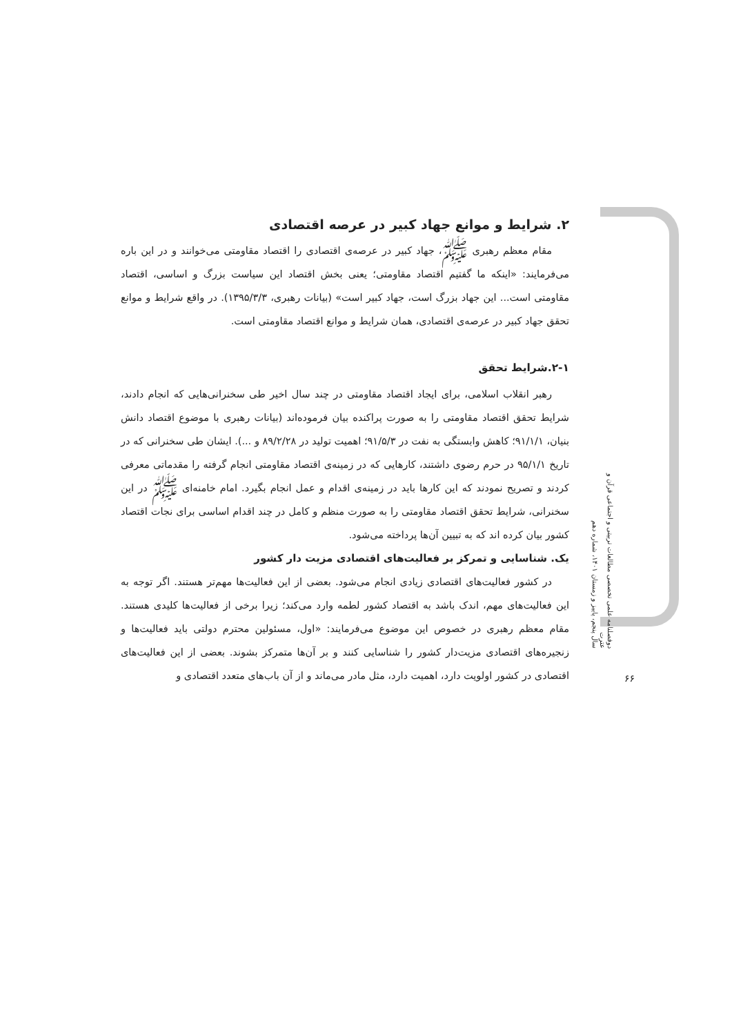۲. شرایط و موانع جهاد کبیر در عرصه اقتصادی
مقام معظم رهبری ﷺ، جهاد کبیر در عرصه‌ی اقتصادی را اقتصاد مقاومتی می‌خوانند و در این باره می‌فرمایند: «اینکه ما گفتیم اقتصاد مقاومتی؛ یعنی بخش اقتصاد این سیاست بزرگ و اساسی، اقتصاد مقاومتی است... این جهاد بزرگ است، جهاد کبیر است» (بیانات رهبری، ۱۳۹۵/۳/۳). در واقع شرایط و موانع تحقق جهاد کبیر در عرصه‌ی اقتصادی، همان شرایط و موانع اقتصاد مقاومتی است.
۲-۱.شرایط تحقق
رهبر انقلاب اسلامی، برای ایجاد اقتصاد مقاومتی در چند سال اخیر طی سخنرانی‌هایی که انجام دادند، شرایط تحقق اقتصاد مقاومتی را به صورت پراکنده بیان فرموده‌اند (بیانات رهبری با موضوع اقتصاد دانش بنیان، ۹۱/۱/۱؛ کاهش وابستگی به نفت در ۹۱/۵/۳؛ اهمیت تولید در ۸۹/۲/۲۸ و ...). ایشان طی سخنرانی که در تاریخ ۹۵/۱/۱ در حرم رضوی داشتند، کارهایی که در زمینه‌ی اقتصاد مقاومتی انجام گرفته را مقدماتی معرفی کردند و تصریح نمودند که این کارها باید در زمینه‌ی اقدام و عمل انجام بگیرد. امام خامنه‌ای ﷺ در این سخنرانی، شرایط تحقق اقتصاد مقاومتی را به صورت منظم و کامل در چند اقدام اساسی برای نجات اقتصاد کشور بیان کرده اند که به تبیین آن‌ها پرداخته می‌شود.
یک. شناسایی و تمرکز بر فعالیت‌های اقتصادی مزیت دار کشور
در کشور فعالیت‌های اقتصادی زیادی انجام می‌شود. بعضی از این فعالیت‌ها مهم‌تر هستند. اگر توجه به این فعالیت‌های مهم، اندک باشد به اقتصاد کشور لطمه وارد می‌کند؛ زیرا برخی از فعالیت‌ها کلیدی هستند. مقام معظم رهبری در خصوص این موضوع می‌فرمایند: «اول، مسئولین محترم دولتی باید فعالیت‌ها و زنجیره‌های اقتصادی مزیت‌دار کشور را شناسایی کنند و بر آن‌ها متمرکز بشوند. بعضی از این فعالیت‌های اقتصادی در کشور اولویت دارد، اهمیت دارد، مثل مادر می‌ماند و از آن باب‌های متعدد اقتصادی و
دوفصلنامه علمی تخصصی مطالعات تربیتی و اجتماعی قرآن و عترت
سال پنجم، پاییز و زمستان ۱۴۰۱، شماره دهم
۶۶